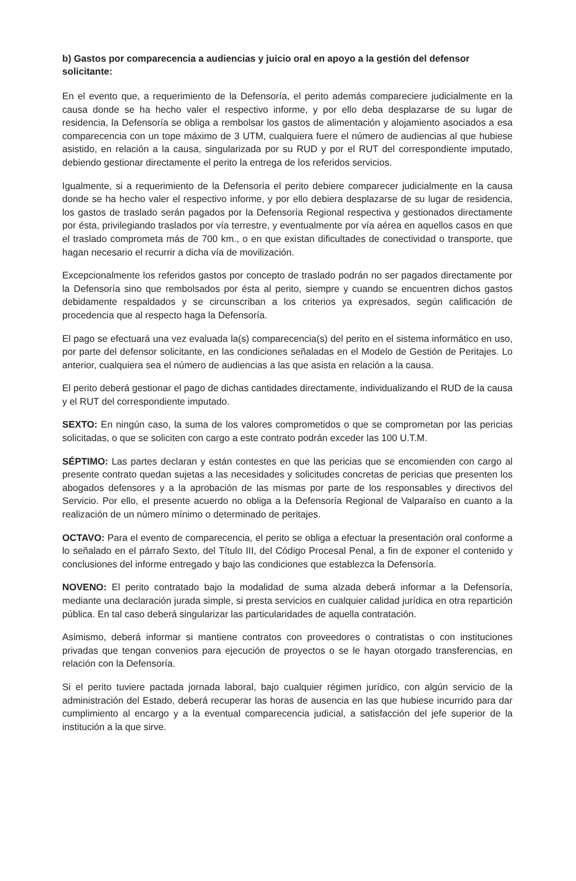b) Gastos por comparecencia a audiencias y juicio oral en apoyo a la gestión del defensor solicitante:
En el evento que, a requerimiento de la Defensoría, el perito además compareciere judicialmente en la causa donde se ha hecho valer el respectivo informe, y por ello deba desplazarse de su lugar de residencia, la Defensoría se obliga a rembolsar los gastos de alimentación y alojamiento asociados a esa comparecencia con un tope máximo de 3 UTM, cualquiera fuere el número de audiencias al que hubiese asistido, en relación a la causa, singularizada por su RUD y por el RUT del correspondiente imputado, debiendo gestionar directamente el perito la entrega de los referidos servicios.
Igualmente, si a requerimiento de la Defensoría el perito debiere comparecer judicialmente en la causa donde se ha hecho valer el respectivo informe, y por ello debiera desplazarse de su lugar de residencia, los gastos de traslado serán pagados por la Defensoría Regional respectiva y gestionados directamente por ésta, privilegiando traslados por vía terrestre, y eventualmente por vía aérea en aquellos casos en que el traslado comprometa más de 700 km., o en que existan dificultades de conectividad o transporte, que hagan necesario el recurrir a dicha vía de movilización.
Excepcionalmente los referidos gastos por concepto de traslado podrán no ser pagados directamente por la Defensoría sino que rembolsados por ésta al perito, siempre y cuando se encuentren dichos gastos debidamente respaldados y se circunscriban a los criterios ya expresados, según calificación de procedencia que al respecto haga la Defensoría.
El pago se efectuará una vez evaluada la(s) comparecencia(s) del perito en el sistema informático en uso, por parte del defensor solicitante, en las condiciones señaladas en el Modelo de Gestión de Peritajes. Lo anterior, cualquiera sea el número de audiencias a las que asista en relación a la causa.
El perito deberá gestionar el pago de dichas cantidades directamente, individualizando el RUD de la causa y el RUT del correspondiente imputado.
SEXTO: En ningún caso, la suma de los valores comprometidos o que se comprometan por las pericias solicitadas, o que se soliciten con cargo a este contrato podrán exceder las 100 U.T.M.
SÉPTIMO: Las partes declaran y están contestes en que las pericias que se encomienden con cargo al presente contrato quedan sujetas a las necesidades y solicitudes concretas de pericias que presenten los abogados defensores y a la aprobación de las mismas por parte de los responsables y directivos del Servicio. Por ello, el presente acuerdo no obliga a la Defensoría Regional de Valparaíso en cuanto a la realización de un número mínimo o determinado de peritajes.
OCTAVO: Para el evento de comparecencia, el perito se obliga a efectuar la presentación oral conforme a lo señalado en el párrafo Sexto, del Título III, del Código Procesal Penal, a fin de exponer el contenido y conclusiones del informe entregado y bajo las condiciones que establezca la Defensoría.
NOVENO: El perito contratado bajo la modalidad de suma alzada deberá informar a la Defensoría, mediante una declaración jurada simple, si presta servicios en cualquier calidad jurídica en otra repartición pública. En tal caso deberá singularizar las particularidades de aquella contratación.
Asimismo, deberá informar si mantiene contratos con proveedores o contratistas o con instituciones privadas que tengan convenios para ejecución de proyectos o se le hayan otorgado transferencias, en relación con la Defensoría.
Si el perito tuviere pactada jornada laboral, bajo cualquier régimen jurídico, con algún servicio de la administración del Estado, deberá recuperar las horas de ausencia en las que hubiese incurrido para dar cumplimiento al encargo y a la eventual comparecencia judicial, a satisfacción del jefe superior de la institución a la que sirve.